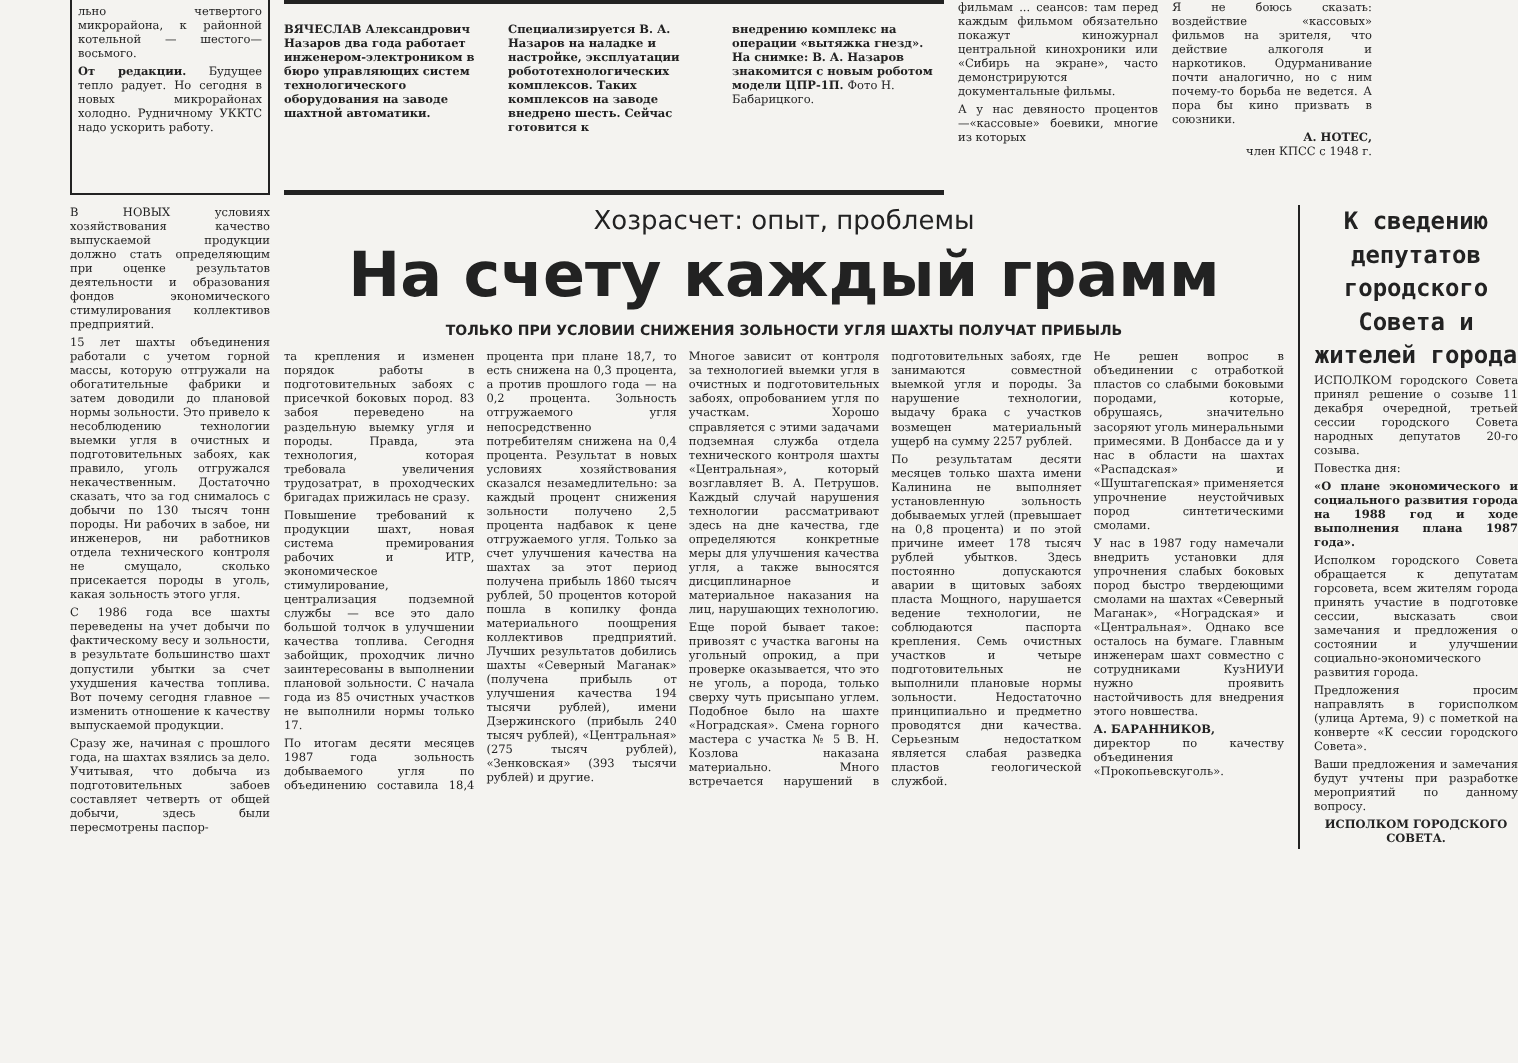льно четвертого микрорайона, к районной котельной — шестого—восьмого.
От редакции. Будущее тепло радует. Но сегодня в новых микрорайонах холодно. Рудничному УККТС надо ускорить работу.
ВЯЧЕСЛАВ Александрович Назаров два года работает инженером-электроником в бюро управляющих систем технологического оборудования на заводе шахтной автоматики.
Специализируется В. А. Назаров на наладке и настройке, эксплуатации робототехнологических комплексов. Таких комплексов на заводе внедрено шесть. Сейчас готовится к
внедрению комплекс на операции «вытяжка гнезд». На снимке: В. А. Назаров знакомится с новым роботом модели ЦПР-1П. Фото Н. Бабарицкого.
фильмам ... сеансов: там перед каждым фильмом обязательно покажут киножурнал центральной кинохроники или «Сибирь на экране», часто демонстрируются документальные фильмы.
А у нас девяносто процентов—«кассовые» боевики, многие из которых
Я не боюсь сказать: воздействие «кассовых» фильмов на зрителя, что действие алкоголя и наркотиков. Одурманивание почти аналогично, но с ним почему-то борьба не ведется. А пора бы кино призвать в союзники.
А. НОТЕС,
член КПСС с 1948 г.
В НОВЫХ условиях хозяйствования качество выпускаемой продукции должно стать определяющим при оценке результатов деятельности и образования фондов экономического стимулирования коллективов предприятий.
15 лет шахты объединения работали с учетом горной массы, которую отгружали на обогатительные фабрики и затем доводили до плановой нормы зольности. Это привело к несоблюдению технологии выемки угля в очистных и подготовительных забоях, как правило, уголь отгружался некачественным. Достаточно сказать, что за год снималось с добычи по 130 тысяч тонн породы. Ни рабочих в забое, ни инженеров, ни работников отдела технического контроля не смущало, сколько присекается породы в уголь, какая зольность этого угля.
С 1986 года все шахты переведены на учет добычи по фактическому весу и зольности, в результате большинство шахт допустили убытки за счет ухудшения качества топлива. Вот почему сегодня главное — изменить отношение к качеству выпускаемой продукции.
Сразу же, начиная с прошлого года, на шахтах взялись за дело. Учитывая, что добыча из подготовительных забоев составляет четверть от общей добычи, здесь были пересмотрены паспор-
Хозрасчет: опыт, проблемы
На счету каждый грамм
ТОЛЬКО ПРИ УСЛОВИИ СНИЖЕНИЯ ЗОЛЬНОСТИ УГЛЯ ШАХТЫ ПОЛУЧАТ ПРИБЫЛЬ
та крепления и изменен порядок работы в подготовительных забоях с присечкой боковых пород. 83 забоя переведено на раздельную выемку угля и породы. Правда, эта технология, которая требовала увеличения трудозатрат, в проходческих бригадах прижилась не сразу.
Повышение требований к продукции шахт, новая система премирования рабочих и ИТР, экономическое стимулирование, централизация подземной службы — все это дало большой толчок в улучшении качества топлива. Сегодня забойщик, проходчик лично заинтересованы в выполнении плановой зольности. С начала года из 85 очистных участков не выполнили нормы только 17.
По итогам десяти месяцев 1987 года зольность добываемого угля по объединению составила 18,4 процента при плане 18,7, то есть снижена на 0,3 процента, а против прошлого года — на 0,2 процента. Зольность отгружаемого угля непосредственно потребителям снижена на 0,4 процента. Результат в новых условиях хозяйствования сказался незамедлительно: за каждый процент снижения зольности получено 2,5 процента надбавок к цене отгружаемого угля. Только за счет улучшения качества на шахтах за этот период получена прибыль 1860 тысяч рублей, 50 процентов которой пошла в копилку фонда материального поощрения коллективов предприятий. Лучших результатов добились шахты «Северный Маганак» (получена прибыль от улучшения качества 194 тысячи рублей), имени Дзержинского (прибыль 240 тысяч рублей), «Центральная» (275 тысяч рублей), «Зенковская» (393 тысячи рублей) и другие.
Многое зависит от контроля за технологией выемки угля в очистных и подготовительных забоях, опробованием угля по участкам. Хорошо справляется с этими задачами подземная служба отдела технического контроля шахты «Центральная», который возглавляет В. А. Петрушов. Каждый случай нарушения технологии рассматривают здесь на дне качества, где определяются конкретные меры для улучшения качества угля, а также выносятся дисциплинарное и материальное наказания на лиц, нарушающих технологию.
Еще порой бывает такое: привозят с участка вагоны на угольный опрокид, а при проверке оказывается, что это не уголь, а порода, только сверху чуть присыпано углем. Подобное было на шахте «Ноградская». Смена горного мастера с участка № 5 В. Н. Козлова наказана материально. Много встречается нарушений в подготовительных забоях, где занимаются совместной выемкой угля и породы. За нарушение технологии, выдачу брака с участков возмещен материальный ущерб на сумму 2257 рублей.
По результатам десяти месяцев только шахта имени Калинина не выполняет установленную зольность добываемых углей (превышает на 0,8 процента) и по этой причине имеет 178 тысяч рублей убытков. Здесь постоянно допускаются аварии в щитовых забоях пласта Мощного, нарушается ведение технологии, не соблюдаются паспорта крепления. Семь очистных участков и четыре подготовительных не выполнили плановые нормы зольности. Недостаточно принципиально и предметно проводятся дни качества. Серьезным недостатком является слабая разведка пластов геологической службой.
Не решен вопрос в объединении с отработкой пластов со слабыми боковыми породами, которые, обрушаясь, значительно засоряют уголь минеральными примесями. В Донбассе да и у нас в области на шахтах «Распадская» и «Шуштагепская» применяется упрочнение неустойчивых пород синтетическими смолами.
У нас в 1987 году намечали внедрить установки для упрочнения слабых боковых пород быстро твердеющими смолами на шахтах «Северный Маганак», «Ноградская» и «Центральная». Однако все осталось на бумаге. Главным инженерам шахт совместно с сотрудниками КузНИУИ нужно проявить настойчивость для внедрения этого новшества.
А. БАРАННИКОВ,
директор по качеству объединения «Прокопьевскуголь».
К сведению депутатов городского Совета и жителей города
ИСПОЛКОМ городского Совета принял решение о созыве 11 декабря очередной, третьей сессии городского Совета народных депутатов 20-го созыва.
Повестка дня:
«О плане экономического и социального развития города на 1988 год и ходе выполнения плана 1987 года».
Исполком городского Совета обращается к депутатам горсовета, всем жителям города принять участие в подготовке сессии, высказать свои замечания и предложения о состоянии и улучшении социально-экономического развития города.
Предложения просим направлять в горисполком (улица Артема, 9) с пометкой на конверте «К сессии городского Совета».
Ваши предложения и замечания будут учтены при разработке мероприятий по данному вопросу.
ИСПОЛКОМ ГОРОДСКОГО СОВЕТА.